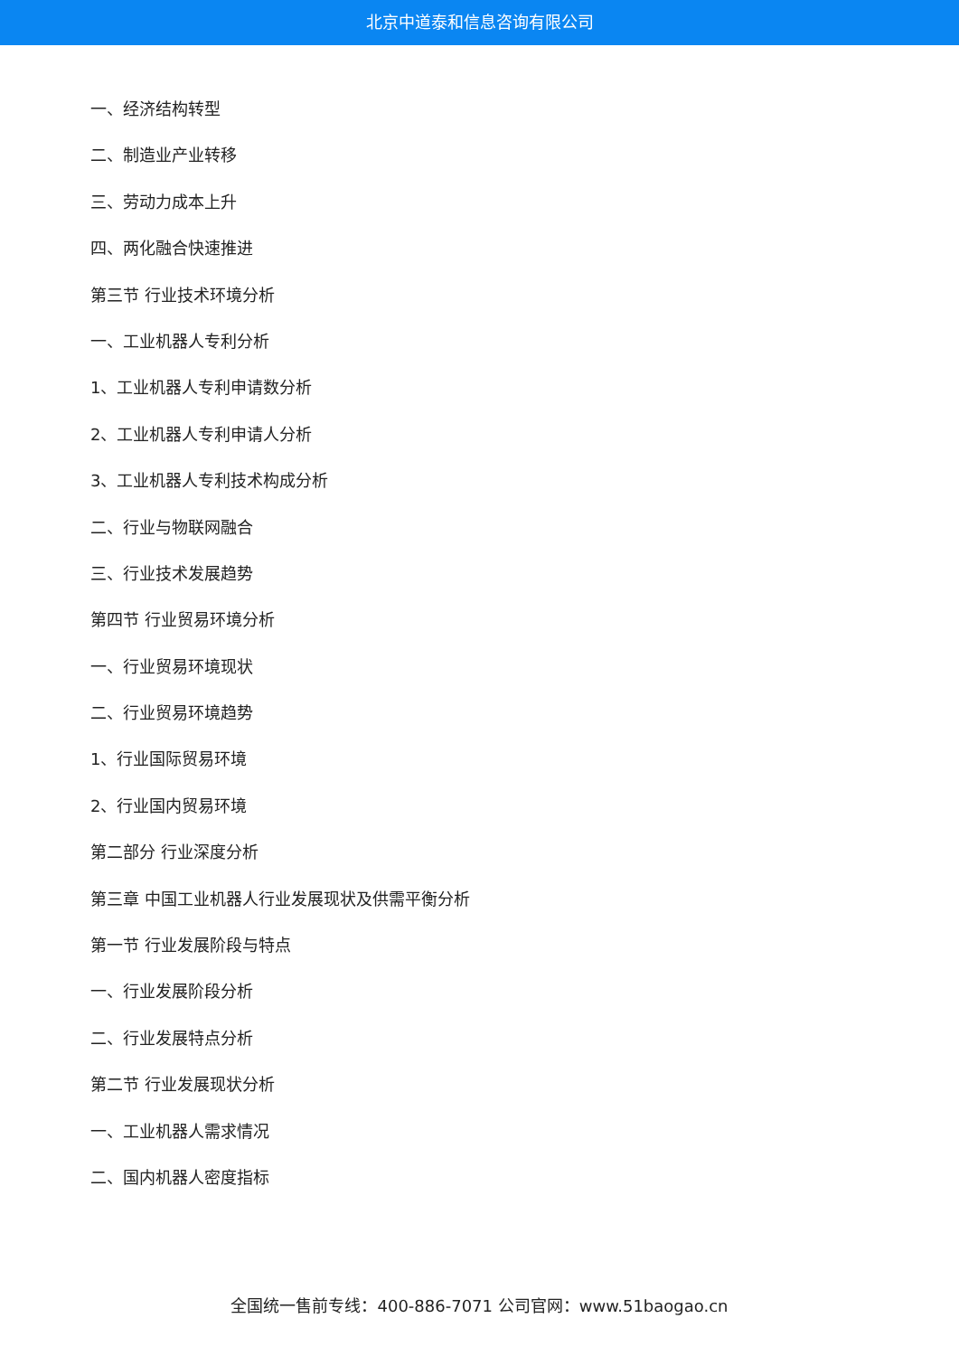北京中道泰和信息咨询有限公司
一、经济结构转型
二、制造业产业转移
三、劳动力成本上升
四、两化融合快速推进
第三节 行业技术环境分析
一、工业机器人专利分析
1、工业机器人专利申请数分析
2、工业机器人专利申请人分析
3、工业机器人专利技术构成分析
二、行业与物联网融合
三、行业技术发展趋势
第四节 行业贸易环境分析
一、行业贸易环境现状
二、行业贸易环境趋势
1、行业国际贸易环境
2、行业国内贸易环境
第二部分 行业深度分析
第三章 中国工业机器人行业发展现状及供需平衡分析
第一节 行业发展阶段与特点
一、行业发展阶段分析
二、行业发展特点分析
第二节 行业发展现状分析
一、工业机器人需求情况
二、国内机器人密度指标
全国统一售前专线：400-886-7071 公司官网：www.51baogao.cn